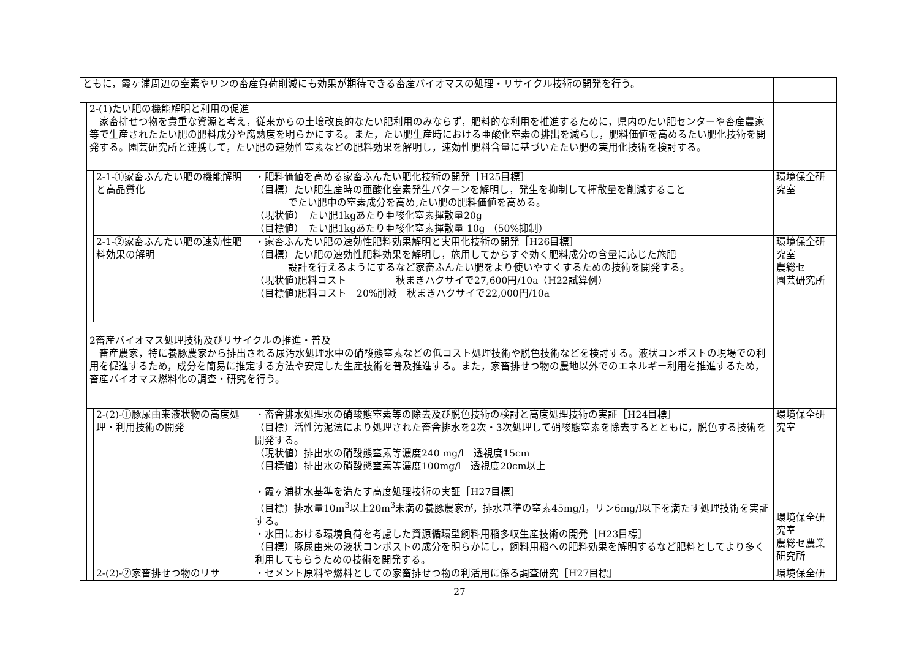| ともに，霞ヶ浦周辺の窒素やリンの畜産負荷削減にも効果が期待できる畜産バイオマスの処理・リサイクル技術の開発を行う。 | | | | |
| | 2-(1)たい肥の機能解明と利用の促進 家畜排せつ物を貴重な資源と考え，従来からの土壌改良的なたい肥利用のみならず，肥料的な利用を推進するために，県内のたい肥センターや畜産農家等で生産されたたい肥の肥料成分や腐熟度を明らかにする。また，たい肥生産時における亜酸化窒素の排出を減らし，肥料価値を高めるたい肥化技術を開発する。園芸研究所と連携して，たい肥の速効性窒素などの肥料効果を解明し，速効性肥料含量に基づいたたい肥の実用化技術を検討する。 | | | |
| | | 2-1-①家畜ふんたい肥の機能解明と高品質化 | ・肥料価値を高める家畜ふんたい肥化技術の開発［H25目標］ （目標）たい肥生産時の亜酸化窒素発生パターンを解明し，発生を抑制して揮散量を削減すること でたい肥中の窒素成分を高め,たい肥の肥料価値を高める。 （現状値） たい肥1kgあたり亜酸化窒素揮散量20g （目標値） たい肥1kgあたり亜酸化窒素揮散量 10g （50%抑制） | 環境保全研究室 |
| | | 2-1-②家畜ふんたい肥の速効性肥料効果の解明 | ・家畜ふんたい肥の速効性肥料効果解明と実用化技術の開発［H26目標］ （目標）たい肥の速効性肥料効果を解明し，施用してからすぐ効く肥料成分の含量に応じた施肥 設計を行えるようにするなど家畜ふんたい肥をより使いやすくするための技術を開発する。 （現状値)肥料コスト 秋まきハクサイで27,600円/10a（H22試算例） （目標値)肥料コスト 20%削減 秋まきハクサイで22,000円/10a | 環境保全研究室 農総セ 園芸研究所 |
| | 2畜産バイオマス処理技術及びリサイクルの推進・普及 畜産農家，特に養豚農家から排出される尿汚水処理水中の硝酸態窒素などの低コスト処理技術や脱色技術などを検討する。液状コンポストの現場での利用を促進するため，成分を簡易に推定する方法や安定した生産技術を普及推進する。また，家畜排せつ物の農地以外でのエネルギー利用を推進するため，畜産バイオマス燃料化の調査・研究を行う。 | | | |
| | | 2-(2)-①豚尿由来液状物の高度処理・利用技術の開発 | ・畜舎排水処理水の硝酸態窒素等の除去及び脱色技術の検討と高度処理技術の実証［H24目標］ （目標）活性汚泥法により処理された畜舎排水を2次・3次処理して硝酸態窒素を除去するとともに，脱色する技術を開発する。 （現状値）排出水の硝酸態窒素等濃度240 mg/l 透視度15cm （目標値）排出水の硝酸態窒素等濃度100mg/l 透視度20cm以上 ・霞ヶ浦排水基準を満たす高度処理技術の実証［H27目標］ （目標）排水量10m<sup>3</sup>以上20m<sup>3</sup>未満の養豚農家が，排水基準の窒素45mg/l，リン6mg/l以下を満たす処理技術を実証する。 ・水田における環境負荷を考慮した資源循環型飼料用稲多収生産技術の開発［H23目標］ （目標）豚尿由来の液状コンポストの成分を明らかにし，飼料用稲への肥料効果を解明するなど肥料としてより多く利用してもらうための技術を開発する。 | 環境保全研究室 環境保全研究室 農総セ農業研究所 |
| | | 2-(2)-②家畜排せつ物のリサ | ・セメント原料や燃料としての家畜排せつ物の利活用に係る調査研究［H27目標］ | 環境保全研 |
27